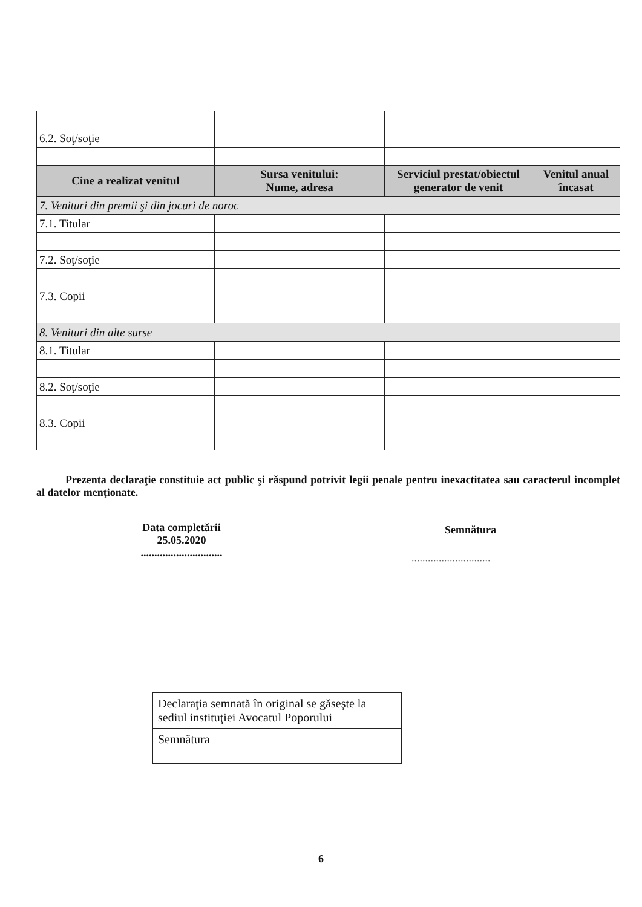| 6.2. Soţ/soţie | | | |
| Cine a realizat venitul | Sursa venitului: Nume, adresa | Serviciul prestat/obiectul generator de venit | Venitul anual încasat |
| 7. Venituri din premii şi din jocuri de noroc | | | |
| 7.1. Titular | | | |
| 7.2. Soţ/soţie | | | |
| 7.3. Copii | | | |
| 8. Venituri din alte surse | | | |
| 8.1. Titular | | | |
| 8.2. Soţ/soţie | | | |
| 8.3. Copii | | | |
Prezenta declaraţie constituie act public şi răspund potrivit legii penale pentru inexactitatea sau caracterul incomplet al datelor menţionate.
Data completării
25.05.2020
..............................
Semnătura
.............................
Declaraţia semnată în original se găseşte la sediul instituţiei Avocatul Poporului
Semnătura
6